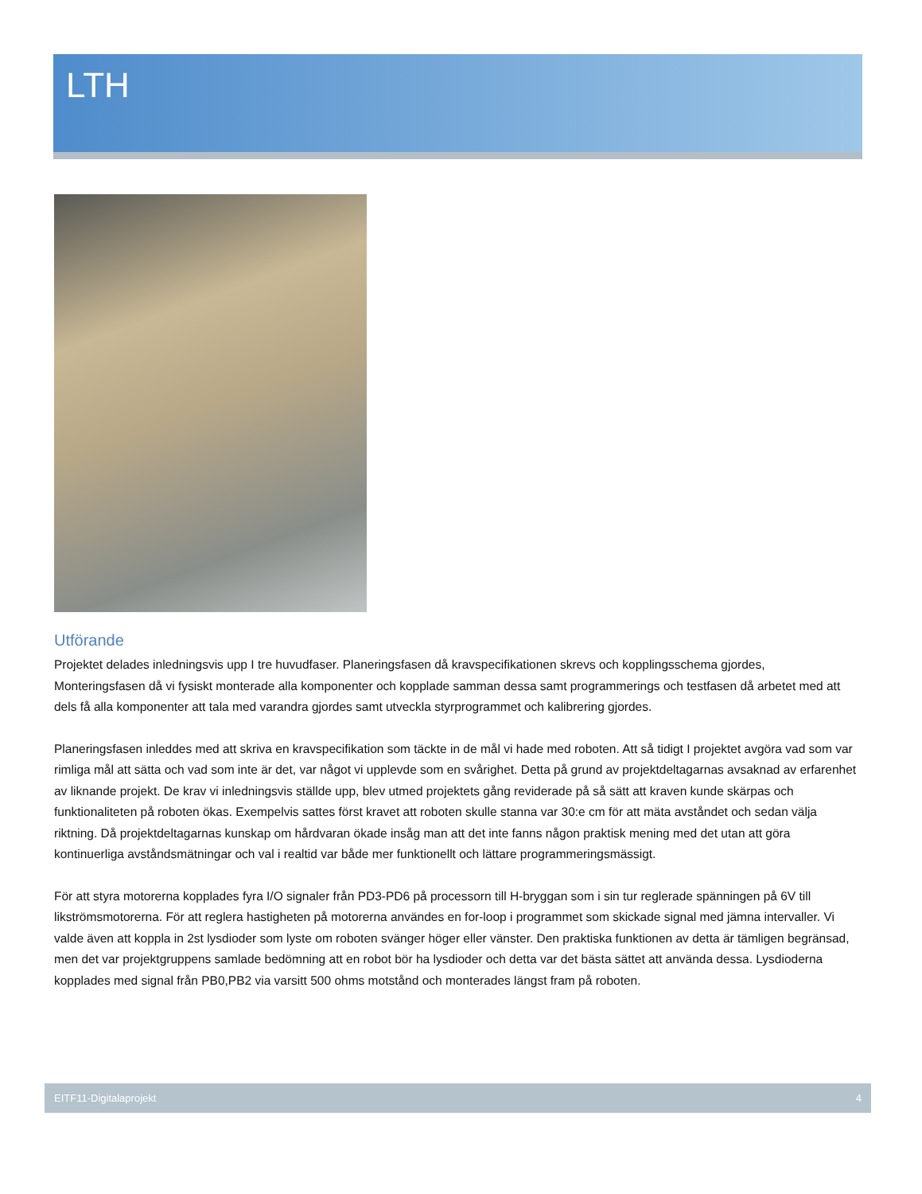LTH
Utförande
Projektet delades inledningsvis upp I tre huvudfaser. Planeringsfasen då kravspecifikationen skrevs och kopplingsschema gjordes, Monteringsfasen då vi fysiskt monterade alla komponenter och kopplade samman dessa samt programmerings och testfasen då arbetet med att dels få alla komponenter att tala med varandra gjordes samt utveckla styrprogrammet och kalibrering gjordes.
Planeringsfasen inleddes med att skriva en kravspecifikation som täckte in de mål vi hade med roboten. Att så tidigt I projektet avgöra vad som var rimliga mål att sätta och vad som inte är det, var något vi upplevde som en svårighet. Detta på grund av projektdeltagarnas avsaknad av erfarenhet av liknande projekt. De krav vi inledningsvis ställde upp, blev utmed projektets gång reviderade på så sätt att kraven kunde skärpas och funktionaliteten på roboten ökas. Exempelvis sattes först kravet att roboten skulle stanna var 30:e cm för att mäta avståndet och sedan välja riktning. Då projektdeltagarnas kunskap om hårdvaran ökade insåg man att det inte fanns någon praktisk mening med det utan att göra kontinuerliga avståndsmätningar och val i realtid var både mer funktionellt och lättare programmeringsmässigt.
För att styra motorerna kopplades fyra I/O signaler från PD3-PD6 på processorn till H-bryggan som i sin tur reglerade spänningen på 6V till likströmsmotorerna. För att reglera hastigheten på motorerna användes en for-loop i programmet som skickade signal med jämna intervaller. Vi valde även att koppla in 2st lysdioder som lyste om roboten svänger höger eller vänster. Den praktiska funktionen av detta är tämligen begränsad, men det var projektgruppens samlade bedömning att en robot bör ha lysdioder och detta var det bästa sättet att använda dessa. Lysdioderna kopplades med signal från PB0,PB2 via varsitt 500 ohms motstånd och monterades längst fram på roboten.
EITF11-Digitalaprojekt 4